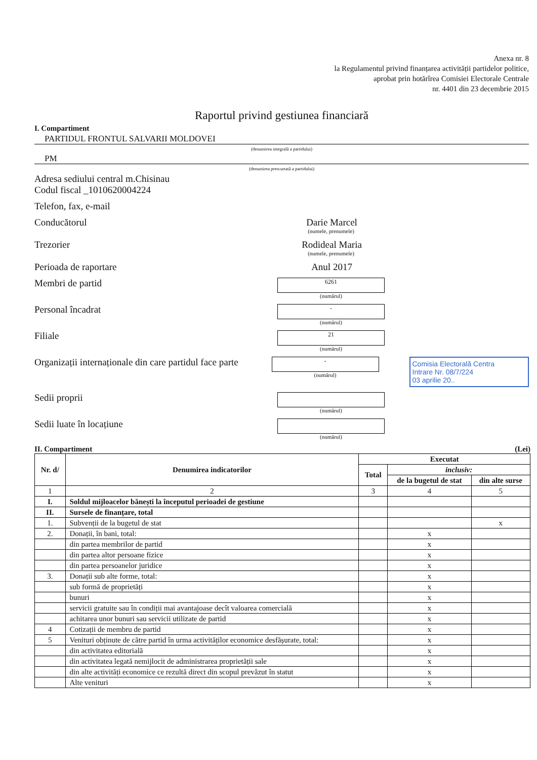Anexa nr. 8
la Regulamentul privind finanțarea activității partidelor politice,
aprobat prin hotărîrea Comisiei Electorale Centrale
nr. 4401 din 23 decembrie 2015
Raportul privind gestiunea financiară
I. Compartiment
PARTIDUL FRONTUL SALVARII MOLDOVEI
(denumirea integrală a partidului)
PM
(denumirea prescurtată a partidului)
Adresa sediului central m.Chisinau
Codul fiscal _1010620004224
Telefon, fax, e-mail
Conducătorul Darie Marcel
(numele, prenumele)
Trezorier Rodideal Maria
(numele, prenumele)
Perioada de raportare Anul 2017
Membri de partid
6261
(numărul)
Personal încadrat
-
(numărul)
Filiale
21
(numărul)
Organizații internaționale din care partidul face parte
-
(numărul)
Comisia Electorală Centra
Intrare Nr. 08/7/224
03 aprilie 20..
Sedii proprii
(numărul)
Sedii luate în locațiune
(numărul)
II. Compartiment (Lei)
| Nr. d/ | Denumirea indicatorilor | Executat | | |
| --- | --- | --- | --- | --- |
| | | Total | inclusiv: | |
| | | | de la bugetul de stat | din alte surse |
| 1 | 2 | 3 | 4 | 5 |
| I. | Soldul mijloacelor bănești la începutul perioadei de gestiune | | | |
| II. | Sursele de finanțare, total | | | |
| 1. | Subvenții de la bugetul de stat | | | x |
| 2. | Donații, în bani, total: | | x | |
| | din partea membrilor de partid | | x | |
| | din partea altor persoane fizice | | x | |
| | din partea persoanelor juridice | | x | |
| 3. | Donații sub alte forme, total: | | x | |
| | sub formă de proprietăți | | x | |
| | bunuri | | x | |
| | servicii gratuite sau în condiții mai avantajoase decît valoarea comercială | | x | |
| | achitarea unor bunuri sau servicii utilizate de partid | | x | |
| 4 | Cotizații de membru de partid | | x | |
| 5 | Venituri obținute de către partid în urma activităților economice desfășurate, total: | | x | |
| | din activitatea editorială | | x | |
| | din activitatea legată nemijlocit de administrarea proprietății sale | | x | |
| | din alte activități economice ce rezultă direct din scopul prevăzut în statut | | x | |
| | Alte venituri | | x | |